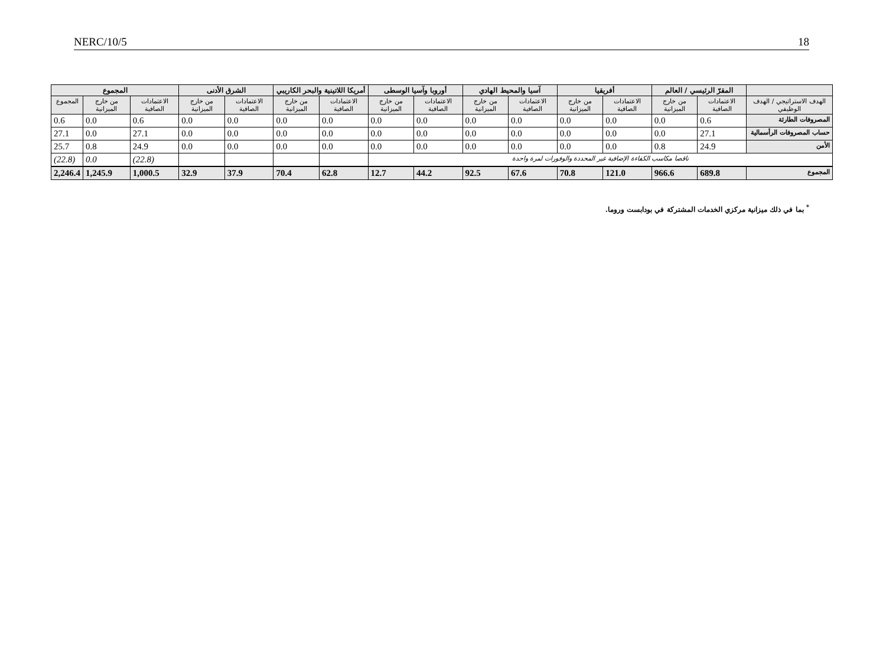NERC/10/5 18
| | المقرّ الرئيسي / العالم | | أفريقيا | | آسيا والمحيط الهادي | | أوروبا وآسيا الوسطى | | أمريكا اللاتينية والبحر الكاريبي | | الشرق الأدنى | | المجموع | | |
| --- | --- | --- | --- | --- | --- | --- | --- | --- | --- | --- | --- | --- | --- | --- | --- |
| الهدف الاستراتيجي / الهدف الوظيفي | الاعتمادات الصافية | من خارج الميزانية | الاعتمادات الصافية | من خارج الميزانية | الاعتمادات الصافية | من خارج الميزانية | الاعتمادات الصافية | من خارج الميزانية | الاعتمادات الصافية | من خارج الميزانية | الاعتمادات الصافية | من خارج الميزانية | الاعتمادات الصافية | من خارج الميزانية | المجموع |
| المصروفات الطارئة | 0.6 | 0.0 | 0.0 | 0.0 | 0.0 | 0.0 | 0.0 | 0.0 | 0.0 | 0.0 | 0.0 | 0.0 | 0.6 | 0.0 | 0.6 |
| حساب المصروفات الرأسمالية | 27.1 | 0.0 | 0.0 | 0.0 | 0.0 | 0.0 | 0.0 | 0.0 | 0.0 | 0.0 | 0.0 | 0.0 | 27.1 | 0.0 | 27.1 |
| الأمن | 24.9 | 0.8 | 0.0 | 0.0 | 0.0 | 0.0 | 0.0 | 0.0 | 0.0 | 0.0 | 0.0 | 0.0 | 24.9 | 0.8 | 25.7 |
| ناقصا مكاسب الكفاءة الإضافية غير المحددة والوفورات لمرة واحدة | | | | | | | | | | | | | (22.8) | 0.0 | (22.8) |
| المجموع | 689.8 | 966.6 | 121.0 | 70.8 | 67.6 | 92.5 | 44.2 | 12.7 | 62.8 | 70.4 | 37.9 | 32.9 | 1,000.5 | 1,245.9 | 2,246.4 |
<sup>*</sup> بما في ذلك ميزانية مركزي الخدمات المشتركة في بودابست وروما.